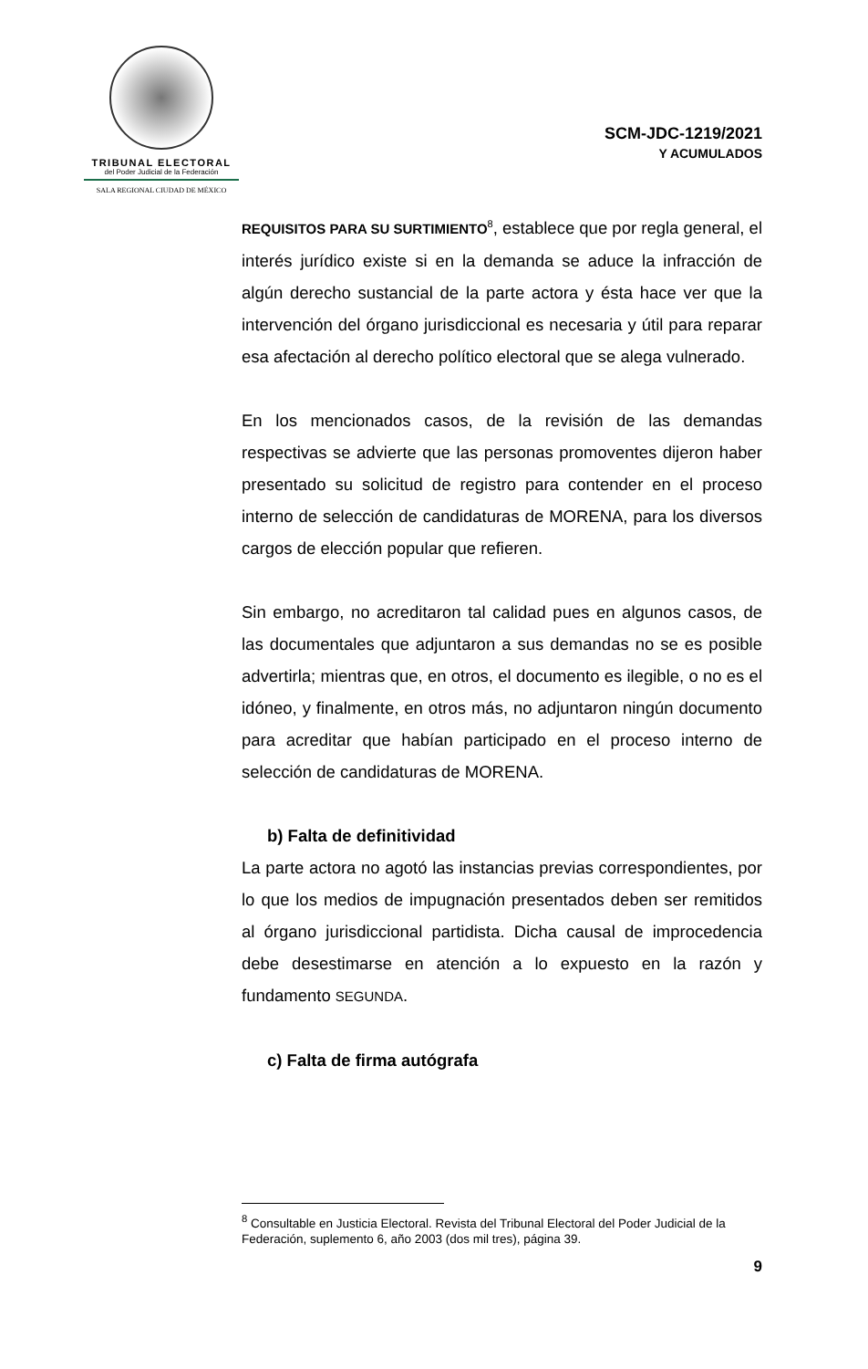TRIBUNAL ELECTORAL
del Poder Judicial de la Federación
SALA REGIONAL CIUDAD DE MÉXICO
SCM-JDC-1219/2021
Y ACUMULADOS
REQUISITOS PARA SU SURTIMIENTO<sup>8</sup>, establece que por regla general, el interés jurídico existe si en la demanda se aduce la infracción de algún derecho sustancial de la parte actora y ésta hace ver que la intervención del órgano jurisdiccional es necesaria y útil para reparar esa afectación al derecho político electoral que se alega vulnerado.
En los mencionados casos, de la revisión de las demandas respectivas se advierte que las personas promoventes dijeron haber presentado su solicitud de registro para contender en el proceso interno de selección de candidaturas de MORENA, para los diversos cargos de elección popular que refieren.
Sin embargo, no acreditaron tal calidad pues en algunos casos, de las documentales que adjuntaron a sus demandas no se es posible advertirla; mientras que, en otros, el documento es ilegible, o no es el idóneo, y finalmente, en otros más, no adjuntaron ningún documento para acreditar que habían participado en el proceso interno de selección de candidaturas de MORENA.
b) Falta de definitividad
La parte actora no agotó las instancias previas correspondientes, por lo que los medios de impugnación presentados deben ser remitidos al órgano jurisdiccional partidista. Dicha causal de improcedencia debe desestimarse en atención a lo expuesto en la razón y fundamento SEGUNDA.
c) Falta de firma autógrafa
<sup>8</sup> Consultable en Justicia Electoral. Revista del Tribunal Electoral del Poder Judicial de la Federación, suplemento 6, año 2003 (dos mil tres), página 39.
9